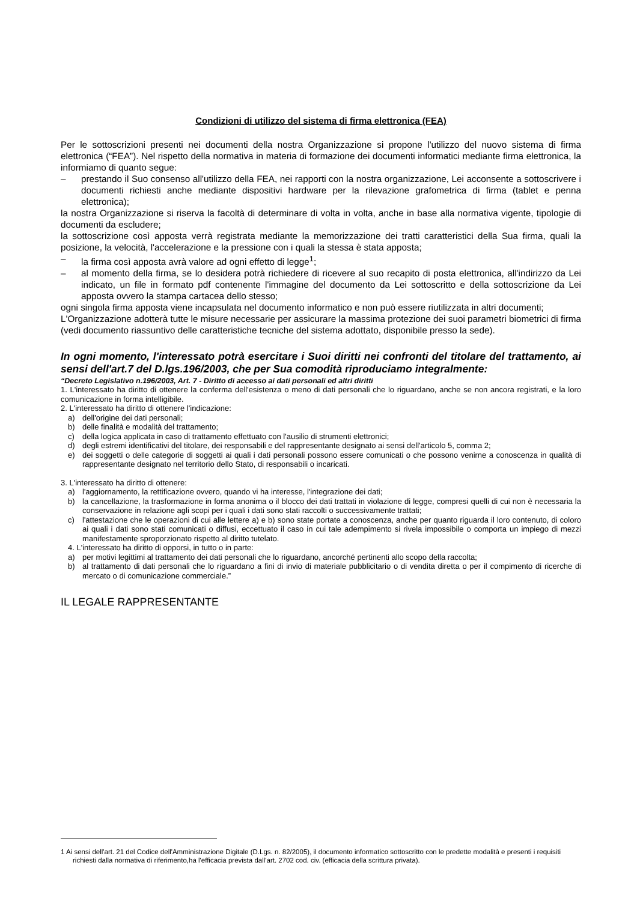Condizioni di utilizzo del sistema di firma elettronica (FEA)
Per le sottoscrizioni presenti nei documenti della nostra Organizzazione si propone l'utilizzo del nuovo sistema di firma elettronica (“FEA”). Nel rispetto della normativa in materia di formazione dei documenti informatici mediante firma elettronica, la informiamo di quanto segue:
– prestando il Suo consenso all'utilizzo della FEA, nei rapporti con la nostra organizzazione, Lei acconsente a sottoscrivere i documenti richiesti anche mediante dispositivi hardware per la rilevazione grafometrica di firma (tablet e penna elettronica);
la nostra Organizzazione si riserva la facoltà di determinare di volta in volta, anche in base alla normativa vigente, tipologie di documenti da escludere;
la sottoscrizione così apposta verrà registrata mediante la memorizzazione dei tratti caratteristici della Sua firma, quali la posizione, la velocità, l'accelerazione e la pressione con i quali la stessa è stata apposta;
– la firma così apposta avrà valore ad ogni effetto di legge<sup>1</sup>;
– al momento della firma, se lo desidera potrà richiedere di ricevere al suo recapito di posta elettronica, all'indirizzo da Lei indicato, un file in formato pdf contenente l'immagine del documento da Lei sottoscritto e della sottoscrizione da Lei apposta ovvero la stampa cartacea dello stesso;
ogni singola firma apposta viene incapsulata nel documento informatico e non può essere riutilizzata in altri documenti;
L'Organizzazione adotterà tutte le misure necessarie per assicurare la massima protezione dei suoi parametri biometrici di firma (vedi documento riassuntivo delle caratteristiche tecniche del sistema adottato, disponibile presso la sede).
In ogni momento, l'interessato potrà esercitare i Suoi diritti nei confronti del titolare del trattamento, ai sensi dell'art.7 del D.lgs.196/2003, che per Sua comodità riproduciamo integralmente:
“Decreto Legislativo n.196/2003, Art. 7 - Diritto di accesso ai dati personali ed altri diritti
1. L'interessato ha diritto di ottenere la conferma dell'esistenza o meno di dati personali che lo riguardano, anche se non ancora registrati, e la loro comunicazione in forma intelligibile.
2. L'interessato ha diritto di ottenere l'indicazione:
a) dell'origine dei dati personali;
b) delle finalità e modalità del trattamento;
c) della logica applicata in caso di trattamento effettuato con l'ausilio di strumenti elettronici;
d) degli estremi identificativi del titolare, dei responsabili e del rappresentante designato ai sensi dell'articolo 5, comma 2;
e) dei soggetti o delle categorie di soggetti ai quali i dati personali possono essere comunicati o che possono venirne a conoscenza in qualità di rappresentante designato nel territorio dello Stato, di responsabili o incaricati.
3. L'interessato ha diritto di ottenere:
a) l'aggiornamento, la rettificazione ovvero, quando vi ha interesse, l'integrazione dei dati;
b) la cancellazione, la trasformazione in forma anonima o il blocco dei dati trattati in violazione di legge, compresi quelli di cui non è necessaria la conservazione in relazione agli scopi per i quali i dati sono stati raccolti o successivamente trattati;
c) l'attestazione che le operazioni di cui alle lettere a) e b) sono state portate a conoscenza, anche per quanto riguarda il loro contenuto, di coloro ai quali i dati sono stati comunicati o diffusi, eccettuato il caso in cui tale adempimento si rivela impossibile o comporta un impiego di mezzi manifestamente sproporzionato rispetto al diritto tutelato.
4. L'interessato ha diritto di opporsi, in tutto o in parte:
a) per motivi legittimi al trattamento dei dati personali che lo riguardano, ancorché pertinenti allo scopo della raccolta;
b) al trattamento di dati personali che lo riguardano a fini di invio di materiale pubblicitario o di vendita diretta o per il compimento di ricerche di mercato o di comunicazione commerciale.”
IL LEGALE RAPPRESENTANTE
1 Ai sensi dell'art. 21 del Codice dell'Amministrazione Digitale (D.Lgs. n. 82/2005), il documento informatico sottoscritto con le predette modalità e presenti i requisiti richiesti dalla normativa di riferimento,ha l'efficacia prevista dall'art. 2702 cod. civ. (efficacia della scrittura privata).